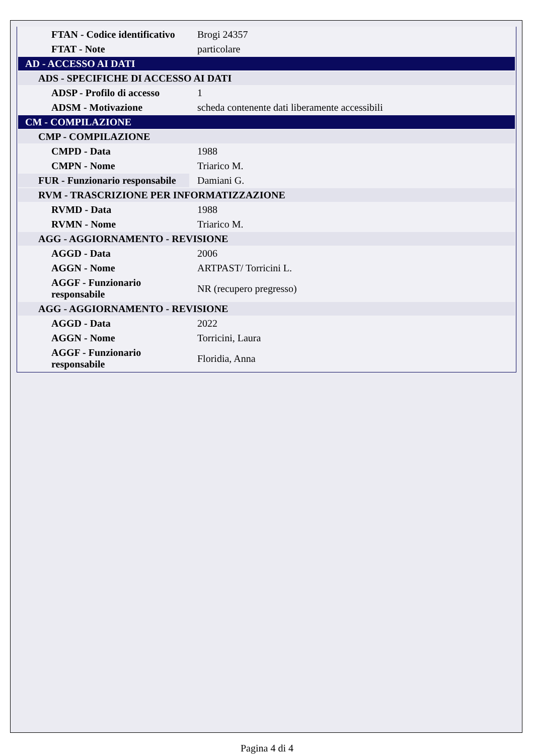| FTAN - Codice identificativo | Brogi 24357 |
| FTAT - Note | particolare |
| AD - ACCESSO AI DATI | |
| ADS - SPECIFICHE DI ACCESSO AI DATI | |
| ADSP - Profilo di accesso | 1 |
| ADSM - Motivazione | scheda contenente dati liberamente accessibili |
| CM - COMPILAZIONE | |
| CMP - COMPILAZIONE | |
| CMPD - Data | 1988 |
| CMPN - Nome | Triarico M. |
| FUR - Funzionario responsabile | Damiani G. |
| RVM - TRASCRIZIONE PER INFORMATIZZAZIONE | |
| RVMD - Data | 1988 |
| RVMN - Nome | Triarico M. |
| AGG - AGGIORNAMENTO - REVISIONE | |
| AGGD - Data | 2006 |
| AGGN - Nome | ARTPAST/ Torricini L. |
| AGGF - Funzionario responsabile | NR (recupero pregresso) |
| AGG - AGGIORNAMENTO - REVISIONE | |
| AGGD - Data | 2022 |
| AGGN - Nome | Torricini, Laura |
| AGGF - Funzionario responsabile | Floridia, Anna |
Pagina 4 di 4